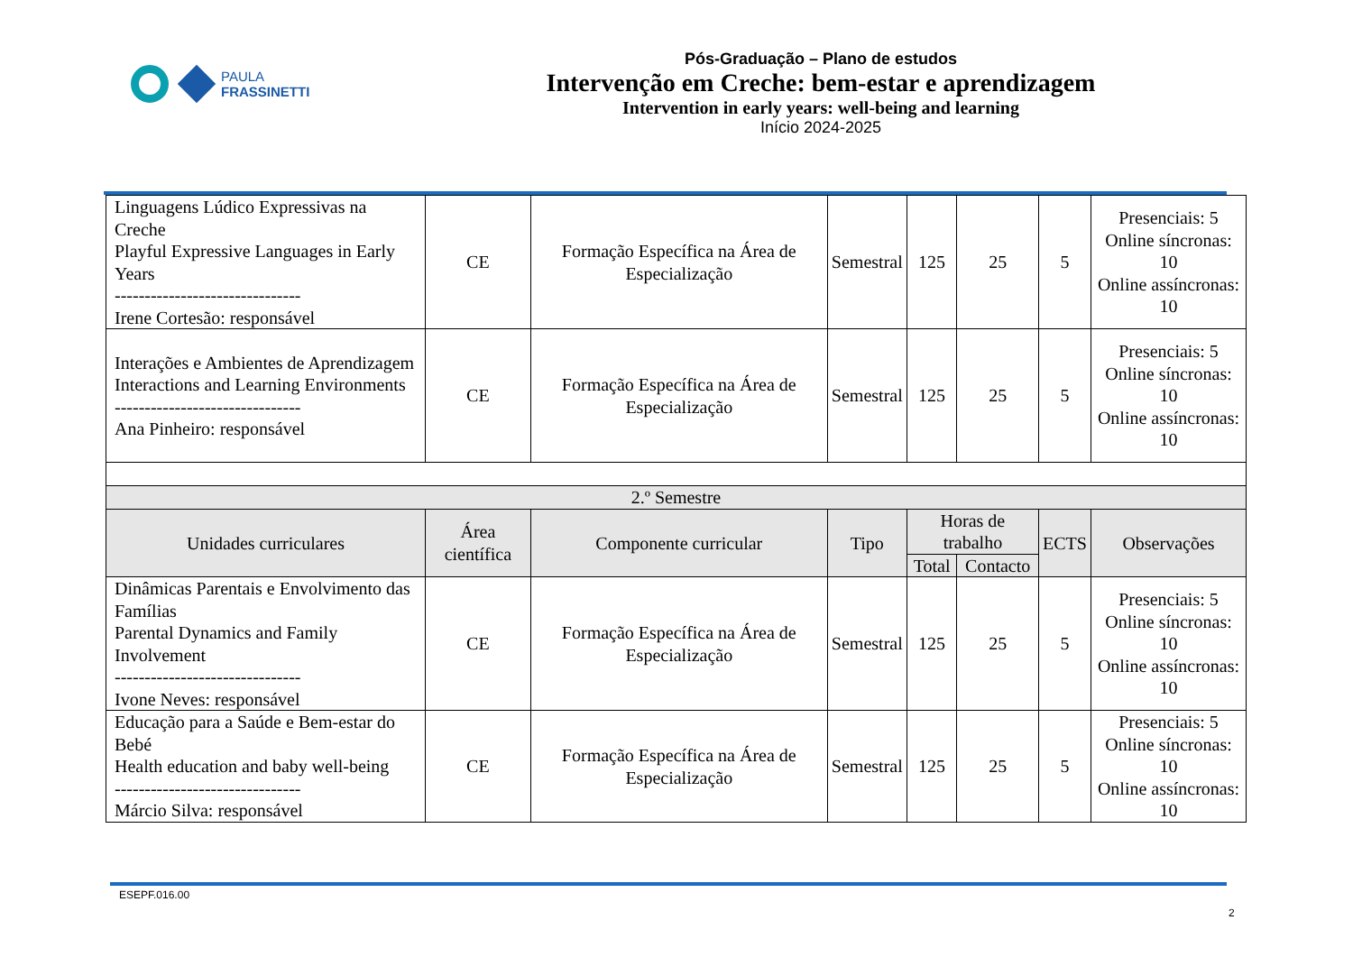PAULA
FRASSINETTI
Pós-Graduação – Plano de estudos
Intervenção em Creche: bem-estar e aprendizagem
Intervention in early years: well-being and learning
Início 2024-2025
| Linguagens Lúdico Expressivas na Creche Playful Expressive Languages in Early Years ------------------------------- Irene Cortesão: responsável | CE | Formação Específica na Área de Especialização | Semestral | 125 | 25 | 5 | Presenciais: 5 Online síncronas: 10 Online assíncronas: 10 |
| Interações e Ambientes de Aprendizagem Interactions and Learning Environments ------------------------------- Ana Pinheiro: responsável | CE | Formação Específica na Área de Especialização | Semestral | 125 | 25 | 5 | Presenciais: 5 Online síncronas: 10 Online assíncronas: 10 |
| 2.º Semestre | | | | | | | |
| Unidades curriculares | Área científica | Componente curricular | Tipo | Horas de trabalho | | ECTS | Observações |
| | | | | Total | Contacto | | |
| Dinâmicas Parentais e Envolvimento das Famílias Parental Dynamics and Family Involvement ------------------------------- Ivone Neves: responsável | CE | Formação Específica na Área de Especialização | Semestral | 125 | 25 | 5 | Presenciais: 5 Online síncronas: 10 Online assíncronas: 10 |
| Educação para a Saúde e Bem-estar do Bebé Health education and baby well-being ------------------------------- Márcio Silva: responsável | CE | Formação Específica na Área de Especialização | Semestral | 125 | 25 | 5 | Presenciais: 5 Online síncronas: 10 Online assíncronas: 10 |
ESEPF.016.00
2